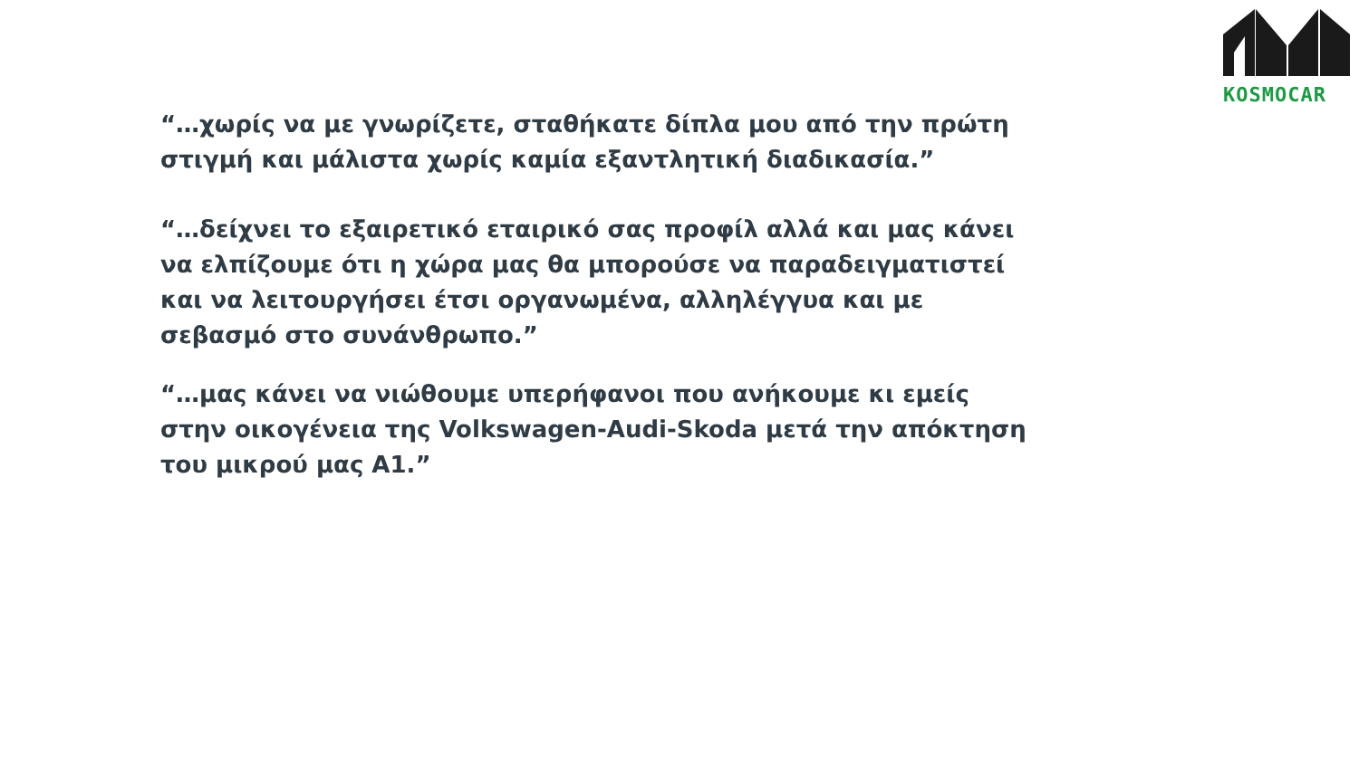KOSMOCAR
“…χωρίς να με γνωρίζετε, σταθήκατε δίπλα μου από την πρώτη στιγμή και μάλιστα χωρίς καμία εξαντλητική διαδικασία.”
“…δείχνει το εξαιρετικό εταιρικό σας προφίλ αλλά και μας κάνει να ελπίζουμε ότι η χώρα μας θα μπορούσε να παραδειγματιστεί και να λειτουργήσει έτσι οργανωμένα, αλληλέγγυα και με σεβασμό στο συνάνθρωπο.”
“…μας κάνει να νιώθουμε υπερήφανοι που ανήκουμε κι εμείς στην οικογένεια της Volkswagen-Audi-Skoda μετά την απόκτηση του μικρού μας A1.”